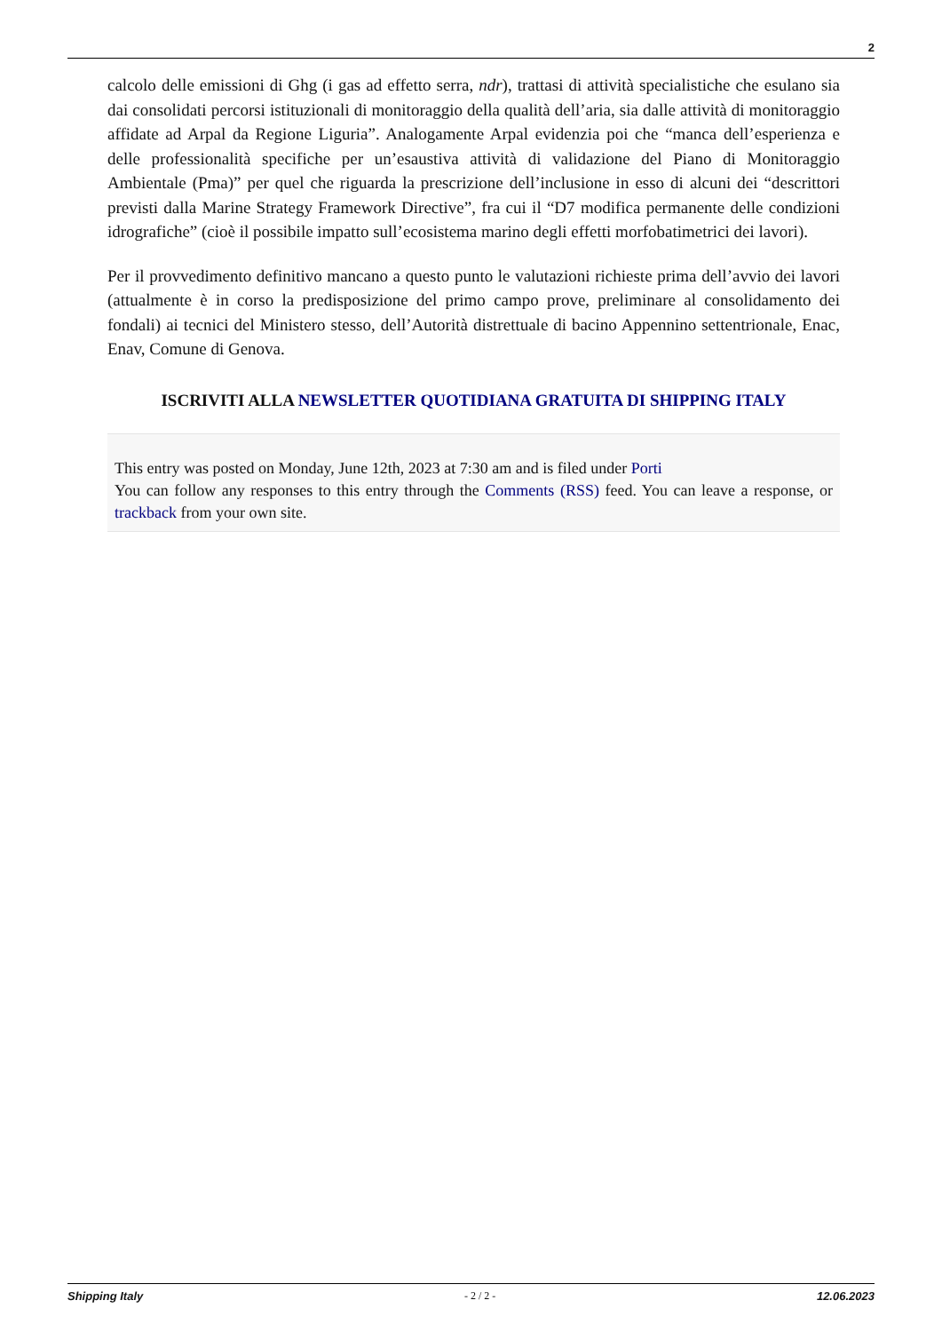2
calcolo delle emissioni di Ghg (i gas ad effetto serra, ndr), trattasi di attività specialistiche che esulano sia dai consolidati percorsi istituzionali di monitoraggio della qualità dell’aria, sia dalle attività di monitoraggio affidate ad Arpal da Regione Liguria”. Analogamente Arpal evidenzia poi che “manca dell’esperienza e delle professionalità specifiche per un’esaustiva attività di validazione del Piano di Monitoraggio Ambientale (Pma)” per quel che riguarda la prescrizione dell’inclusione in esso di alcuni dei “descrittori previsti dalla Marine Strategy Framework Directive”, fra cui il “D7 modifica permanente delle condizioni idrografiche” (cioè il possibile impatto sull’ecosistema marino degli effetti morfobatimetrici dei lavori).
Per il provvedimento definitivo mancano a questo punto le valutazioni richieste prima dell’avvio dei lavori (attualmente è in corso la predisposizione del primo campo prove, preliminare al consolidamento dei fondali) ai tecnici del Ministero stesso, dell’Autorità distrettuale di bacino Appennino settentrionale, Enac, Enav, Comune di Genova.
ISCRIVITI ALLA NEWSLETTER QUOTIDIANA GRATUITA DI SHIPPING ITALY
This entry was posted on Monday, June 12th, 2023 at 7:30 am and is filed under Porti
You can follow any responses to this entry through the Comments (RSS) feed. You can leave a response, or trackback from your own site.
Shipping Italy - 2 / 2 - 12.06.2023